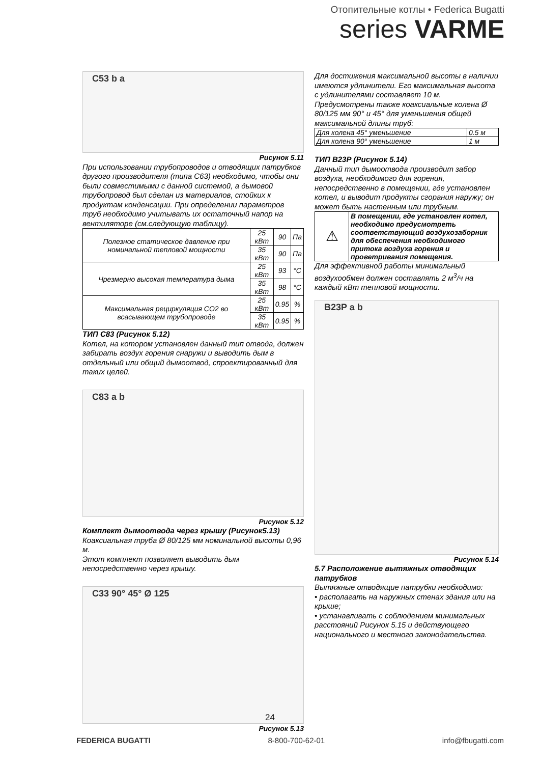Отопительные котлы • Federica Bugatti
series VARME
C53 b a
Рисунок 5.11
При использовании трубопроводов и отводящих патрубков другого производителя (типа С63) необходимо, чтобы они были совместимыми с данной системой, а дымовой трубопровод был сделан из материалов, стойких к продуктам конденсации. При определении параметров труб необходимо учитывать их остаточный напор на вентиляторе (см.следующую таблицу).
| Полезное статическое давление при номинальной тепловой мощности | 25 кВт | 90 | Па |
| | 35 кВт | 90 | Па |
| Чрезмерно высокая температура дыма | 25 кВт | 93 | °C |
| | 35 кВт | 98 | °C |
| Максимальная рециркуляция CO2 во всасывающем трубопроводе | 25 кВт | 0.95 | % |
| | 35 кВт | 0.95 | % |
ТИП С83 (Рисунок 5.12)
Котел, на котором установлен данный тип отвода, должен забирать воздух горения снаружи и выводить дым в отдельный или общий дымоотвод, спроектированный для таких целей.
C83 a b
Рисунок 5.12
Комплект дымоотвода через крышу (Рисунок5.13)
Коаксиальная труба Ø 80/125 мм номинальной высоты 0,96 м.
Этот комплект позволяет выводить дым непосредственно через крышу.
C33 90° 45° Ø 125
Рисунок 5.13
Для достижения максимальной высоты в наличии имеются удлинители. Его максимальная высота с удлинителями составляет 10 м. Предусмотрены также коаксиальные колена Ø 80/125 мм 90° и 45° для уменьшения общей максимальной длины труб:
| Для колена 45° уменьшение | 0.5 м |
| Для колена 90° уменьшение | 1 м |
ТИП В23Р (Рисунок 5.14)
Данный тип дымоотвода производит забор воздуха, необходимого для горения, непосредственно в помещении, где установлен котел, и выводит продукты сгорания наружу; он может быть настенным или трубным.
| ⚠ | В помещении, где установлен котел, необходимо предусмотреть соответствующий воздухозаборник для обеспечения необходимого притока воздуха горения и проветривания помещения. |
Для эффективной работы минимальный воздухообмен должен составлять 2 м<sup>3</sup>/ч на каждый кВт тепловой мощности.
B23P a b
Рисунок 5.14
5.7 Расположение вытяжных отводящих патрубков
Вытяжные отводящие патрубки необходимо:
• располагать на наружных стенах здания или на крыше;
• устанавливать с соблюдением минимальных расстояний Рисунок 5.15 и действующего национального и местного законодательства.
24
FEDERICA BUGATTI 8-800-700-62-01 info@fbugatti.com